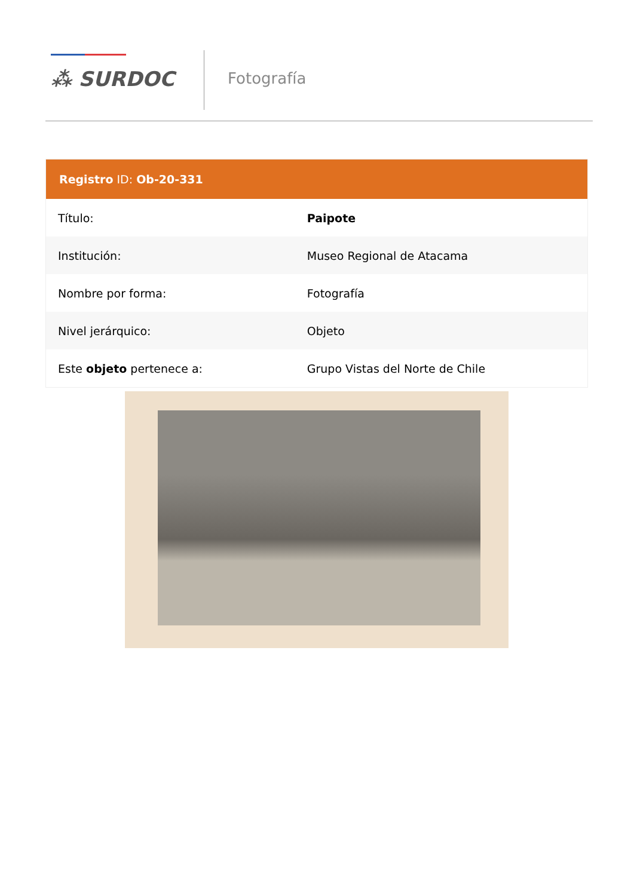⁂ SURDOC Fotografía
Registro ID: Ob-20-331
| Título: | Paipote |
| Institución: | Museo Regional de Atacama |
| Nombre por forma: | Fotografía |
| Nivel jerárquico: | Objeto |
| Este objeto pertenece a: | Grupo Vistas del Norte de Chile |